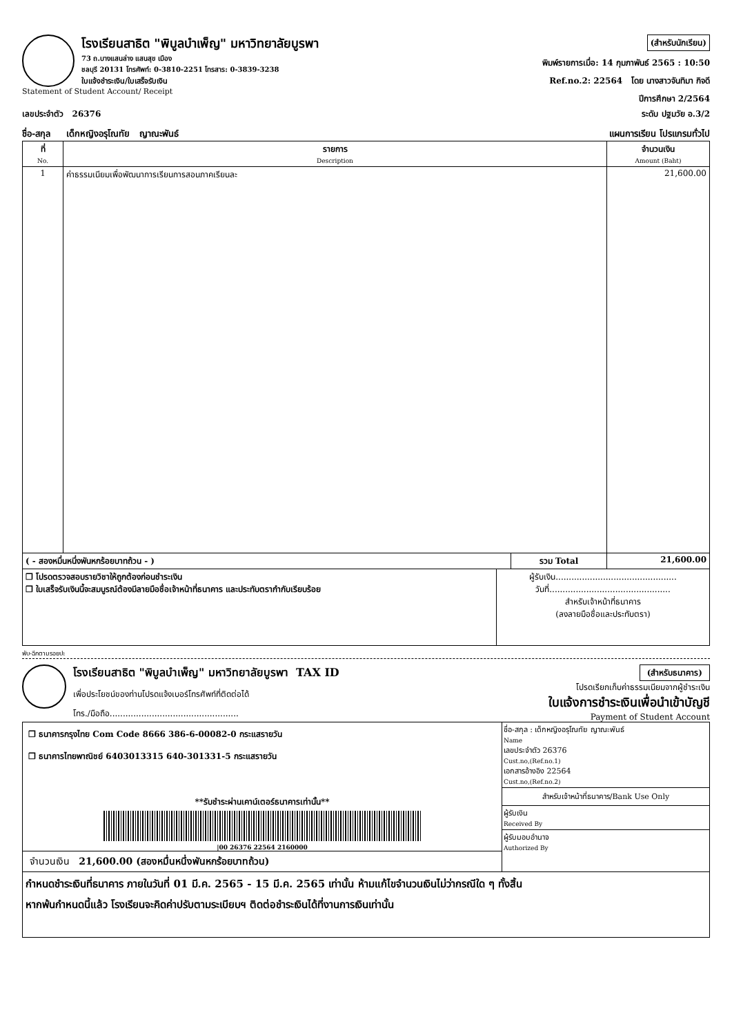(สำหรับนักเรียน)
พิมพ์รายการเมื่อ: 14 กุมภาพันธ์ 2565 : 10:50
Ref.no.2: 22564 โดย นางสาวจันทิมา กิจดี
ปีการศึกษา 2/2564
โรงเรียนสาธิต "พิบูลบำเพ็ญ" มหาวิทยาลัยบูรพา
73 ถ.บางแสนล่าง แสนสุข เมือง
ชลบุรี 20131 โทรศัพท์: 0-3810-2251 โทรสาร: 0-3839-3238
ใบแจ้งชำระเงิน/ใบเสร็จรับเงิน
Statement of Student Account/ Receipt
ระดับ ปฐมวัย อ.3/2 เลขประจำตัว 26376
แผนการเรียน โปรแกรมทั่วไป ชื่อ-สกุล เด็กหญิงอรุโณทัย ญาณะพันธ์
| ที่ No. | รายการ Description | จำนวนเงิน Amount (Baht) |
| --- | --- | --- |
| 1 | ค่าธรรมเนียมเพื่อพัฒนาการเรียนการสอนภาคเรียนละ | 21,600.00 |
| ( - สองหมื่นหนึ่งพันหกร้อยบาทถ้วน - ) | รวม Total | 21,600.00 |
| ❐ โปรดตรวจสอบรายวิชาให้ถูกต้องก่อนชำระเงิน ❐ ใบเสร็จรับเงินนี้จะสมบูรณ์ต้องมีลายมือชื่อเจ้าหน้าที่ธนาคาร และประทับตรากำกับเรียบร้อย | ผู้รับเงิน.............................................. วันที่.............................................. สำหรับเจ้าหน้าที่ธนาคาร (ลงลายมือชื่อและประทับตรา) |
พับ-ฉีกตามรอยปะ
(สำหรับธนาคาร)
โปรดเรียกเก็บค่าธรรมเนียมจากผู้ชำระเงิน
ใบแจ้งการชำระเงินเพื่อนำเข้าบัญชี
Payment of Student Account
โรงเรียนสาธิต "พิบูลบำเพ็ญ" มหาวิทยาลัยบูรพา TAX ID
เพื่อประโยชน์ของท่านโปรดแจ้งเบอร์โทรศัพท์ที่ติดต่อได้
โทร./มือถือ.................................................
| ❐ ธนาคารกรุงไทย Com Code 8666 386-6-00082-0 กระแสรายวัน ❐ ธนาคารไทยพาณิชย์ 6403013315 640-301331-5 กระแสรายวัน **รับชำระผ่านเคาน์เตอร์ธนาคารเท่านั้น** /00 26376 22564 2160000 จำนวนเงิน 21,600.00 (สองหมื่นหนึ่งพันหกร้อยบาทถ้วน) | ชื่อ-สกุล : เด็กหญิงอรุโณทัย ญาณะพันธ์ Name เลขประจำตัว 26376 Cust.no,(Ref.no.1) เอกสารอ้างอิง 22564 Cust.no,(Ref.no.2) สำหรับเจ้าหน้าที่ธนาคาร/Bank Use Only ผู้รับเงิน Received By ผู้รับมอบอำนาจ Authorized By |
| กำหนดชำระเงินที่ธนาคาร ภายในวันที่ 01 มี.ค. 2565 - 15 มี.ค. 2565 เท่านั้น ห้ามแก้ไขจำนวนเงินไม่ว่ากรณีใด ๆ ทั้งสิ้น หากพ้นกำหนดนี้แล้ว โรงเรียนจะคิดค่าปรับตามระเบียบฯ ติดต่อชำระเงินได้ที่งานการเงินเท่านั้น | |